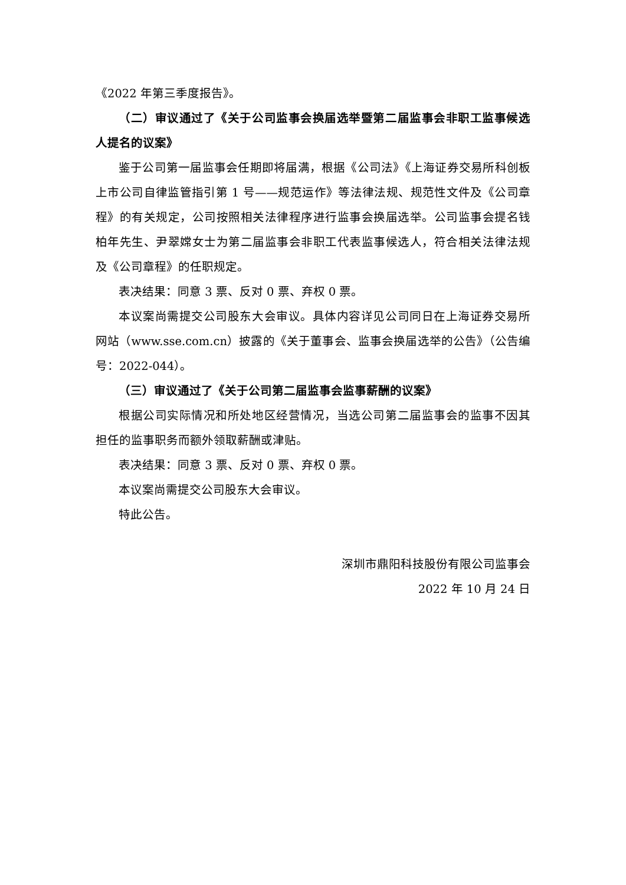《2022 年第三季度报告》。
（二）审议通过了《关于公司监事会换届选举暨第二届监事会非职工监事候选人提名的议案》
鉴于公司第一届监事会任期即将届满，根据《公司法》《上海证券交易所科创板上市公司自律监管指引第 1 号——规范运作》等法律法规、规范性文件及《公司章程》的有关规定，公司按照相关法律程序进行监事会换届选举。公司监事会提名钱柏年先生、尹翠嫦女士为第二届监事会非职工代表监事候选人，符合相关法律法规及《公司章程》的任职规定。
表决结果：同意 3 票、反对 0 票、弃权 0 票。
本议案尚需提交公司股东大会审议。具体内容详见公司同日在上海证券交易所网站（www.sse.com.cn）披露的《关于董事会、监事会换届选举的公告》（公告编号：2022-044）。
（三）审议通过了《关于公司第二届监事会监事薪酬的议案》
根据公司实际情况和所处地区经营情况，当选公司第二届监事会的监事不因其担任的监事职务而额外领取薪酬或津贴。
表决结果：同意 3 票、反对 0 票、弃权 0 票。
本议案尚需提交公司股东大会审议。
特此公告。
深圳市鼎阳科技股份有限公司监事会
2022 年 10 月 24 日